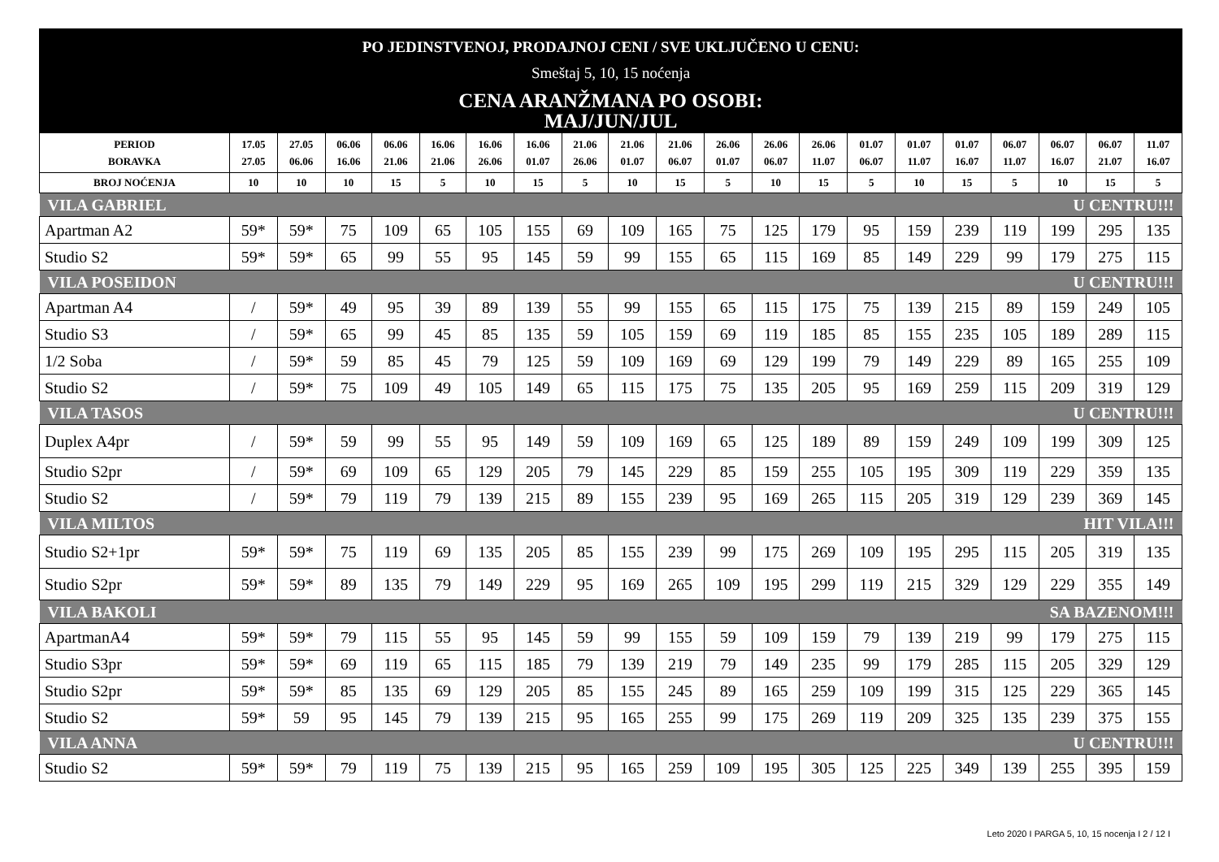PO JEDINSTVENOJ, PRODAJNOJ CENI / SVE UKLJUČENO U CENU:
Smeštaj 5, 10, 15 noćenja
CENA ARANŽMANA PO OSOBI:
MAJ/JUN/JUL
| PERIOD BORAVKA | 17.05 27.05 | 27.05 06.06 | 06.06 16.06 | 06.06 21.06 | 16.06 21.06 | 16.06 26.06 | 16.06 01.07 | 21.06 26.06 | 21.06 01.07 | 21.06 06.07 | 26.06 01.07 | 26.06 06.07 | 26.06 11.07 | 01.07 06.07 | 01.07 11.07 | 01.07 16.07 | 06.07 11.07 | 06.07 16.07 | 06.07 21.07 | 11.07 16.07 |
| --- | --- | --- | --- | --- | --- | --- | --- | --- | --- | --- | --- | --- | --- | --- | --- | --- | --- | --- | --- | --- |
| BROJ NOĆENJA | 10 | 10 | 10 | 15 | 5 | 10 | 15 | 5 | 10 | 15 | 5 | 10 | 15 | 5 | 10 | 15 | 5 | 10 | 15 | 5 |
| VILA GABRIEL | | | | | | | | | | U CENTRU!!! | | | | | | | | | | |
| Apartman A2 | 59* | 59* | 75 | 109 | 65 | 105 | 155 | 69 | 109 | 165 | 75 | 125 | 179 | 95 | 159 | 239 | 119 | 199 | 295 | 135 |
| Studio S2 | 59* | 59* | 65 | 99 | 55 | 95 | 145 | 59 | 99 | 155 | 65 | 115 | 169 | 85 | 149 | 229 | 99 | 179 | 275 | 115 |
| VILA POSEIDON | | | | | | | | | | U CENTRU!!! | | | | | | | | | | |
| Apartman A4 | / | 59* | 49 | 95 | 39 | 89 | 139 | 55 | 99 | 155 | 65 | 115 | 175 | 75 | 139 | 215 | 89 | 159 | 249 | 105 |
| Studio S3 | / | 59* | 65 | 99 | 45 | 85 | 135 | 59 | 105 | 159 | 69 | 119 | 185 | 85 | 155 | 235 | 105 | 189 | 289 | 115 |
| 1/2 Soba | / | 59* | 59 | 85 | 45 | 79 | 125 | 59 | 109 | 169 | 69 | 129 | 199 | 79 | 149 | 229 | 89 | 165 | 255 | 109 |
| Studio S2 | / | 59* | 75 | 109 | 49 | 105 | 149 | 65 | 115 | 175 | 75 | 135 | 205 | 95 | 169 | 259 | 115 | 209 | 319 | 129 |
| VILA TASOS | | | | | | | | | | U CENTRU!!! | | | | | | | | | | |
| Duplex A4pr | / | 59* | 59 | 99 | 55 | 95 | 149 | 59 | 109 | 169 | 65 | 125 | 189 | 89 | 159 | 249 | 109 | 199 | 309 | 125 |
| Studio S2pr | / | 59* | 69 | 109 | 65 | 129 | 205 | 79 | 145 | 229 | 85 | 159 | 255 | 105 | 195 | 309 | 119 | 229 | 359 | 135 |
| Studio S2 | / | 59* | 79 | 119 | 79 | 139 | 215 | 89 | 155 | 239 | 95 | 169 | 265 | 115 | 205 | 319 | 129 | 239 | 369 | 145 |
| VILA MILTOS | | | | | | | | | | HIT VILA!!! | | | | | | | | | | |
| Studio S2+1pr | 59* | 59* | 75 | 119 | 69 | 135 | 205 | 85 | 155 | 239 | 99 | 175 | 269 | 109 | 195 | 295 | 115 | 205 | 319 | 135 |
| Studio S2pr | 59* | 59* | 89 | 135 | 79 | 149 | 229 | 95 | 169 | 265 | 109 | 195 | 299 | 119 | 215 | 329 | 129 | 229 | 355 | 149 |
| VILA BAKOLI | | | | | | | | | | SA BAZENOM!!! | | | | | | | | | | |
| ApartmanA4 | 59* | 59* | 79 | 115 | 55 | 95 | 145 | 59 | 99 | 155 | 59 | 109 | 159 | 79 | 139 | 219 | 99 | 179 | 275 | 115 |
| Studio S3pr | 59* | 59* | 69 | 119 | 65 | 115 | 185 | 79 | 139 | 219 | 79 | 149 | 235 | 99 | 179 | 285 | 115 | 205 | 329 | 129 |
| Studio S2pr | 59* | 59* | 85 | 135 | 69 | 129 | 205 | 85 | 155 | 245 | 89 | 165 | 259 | 109 | 199 | 315 | 125 | 229 | 365 | 145 |
| Studio S2 | 59* | 59 | 95 | 145 | 79 | 139 | 215 | 95 | 165 | 255 | 99 | 175 | 269 | 119 | 209 | 325 | 135 | 239 | 375 | 155 |
| VILA ANNA | | | | | | | | | | U CENTRU!!! | | | | | | | | | | |
| Studio S2 | 59* | 59* | 79 | 119 | 75 | 139 | 215 | 95 | 165 | 259 | 109 | 195 | 305 | 125 | 225 | 349 | 139 | 255 | 395 | 159 |
Leto 2020 I PARGA 5, 10, 15 nocenja I 2 / 12 I